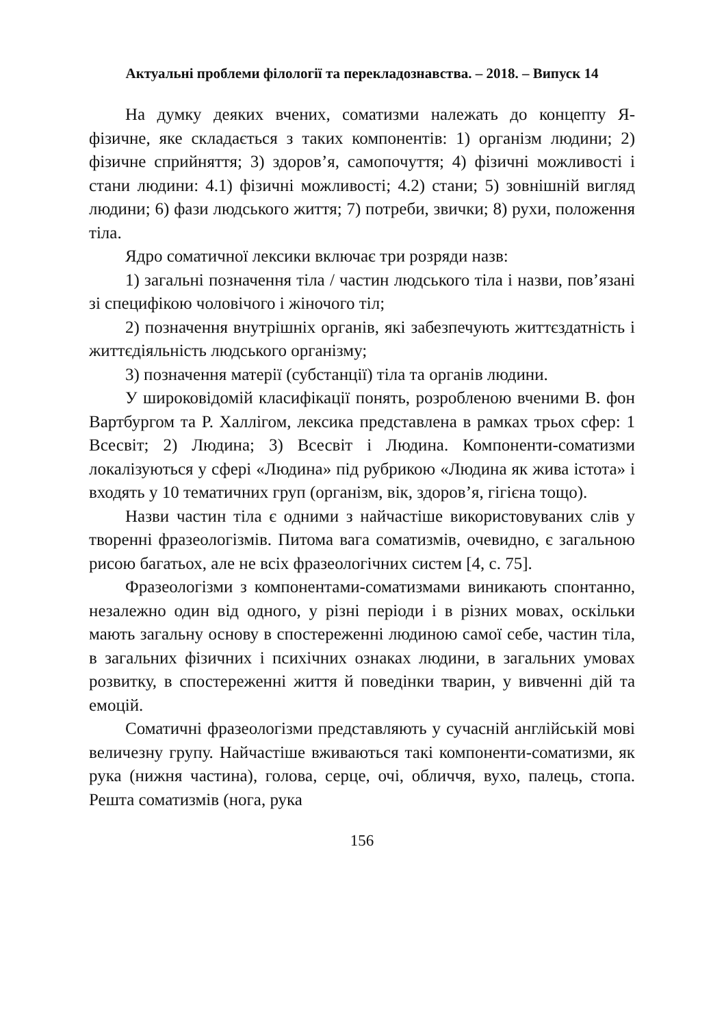Актуальні проблеми філології та перекладознавства. – 2018. – Випуск 14
На думку деяких вчених, соматизми належать до концепту Я-фізичне, яке складається з таких компонентів: 1) організм людини; 2) фізичне сприйняття; 3) здоров’я, самопочуття; 4) фізичні можливості і стани людини: 4.1) фізичні можливості; 4.2) стани; 5) зовнішній вигляд людини; 6) фази людського життя; 7) потреби, звички; 8) рухи, положення тіла.
Ядро соматичної лексики включає три розряди назв:
1) загальні позначення тіла / частин людського тіла і назви, пов’язані зі специфікою чоловічого і жіночого тіл;
2) позначення внутрішніх органів, які забезпечують життєздатність і життєдіяльність людського організму;
3) позначення матерії (субстанції) тіла та органів людини.
У широковідомій класифікації понять, розробленою вченими В. фон Вартбургом та Р. Халлігом, лексика представлена в рамках трьох сфер: 1 Всесвіт; 2) Людина; 3) Всесвіт і Людина. Компоненти-соматизми локалізуються у сфері «Людина» під рубрикою «Людина як жива істота» і входять у 10 тематичних груп (організм, вік, здоров’я, гігієна тощо).
Назви частин тіла є одними з найчастіше використовуваних слів у творенні фразеологізмів. Питома вага соматизмів, очевидно, є загальною рисою багатьох, але не всіх фразеологічних систем [4, с. 75].
Фразеологізми з компонентами-соматизмами виникають спонтанно, незалежно один від одного, у різні періоди і в різних мовах, оскільки мають загальну основу в спостереженні людиною самої себе, частин тіла, в загальних фізичних і психічних ознаках людини, в загальних умовах розвитку, в спостереженні життя й поведінки тварин, у вивченні дій та емоцій.
Соматичні фразеологізми представляють у сучасній англійській мові величезну групу. Найчастіше вживаються такі компоненти-соматизми, як рука (нижня частина), голова, серце, очі, обличчя, вухо, палець, стопа. Решта соматизмів (нога, рука
156